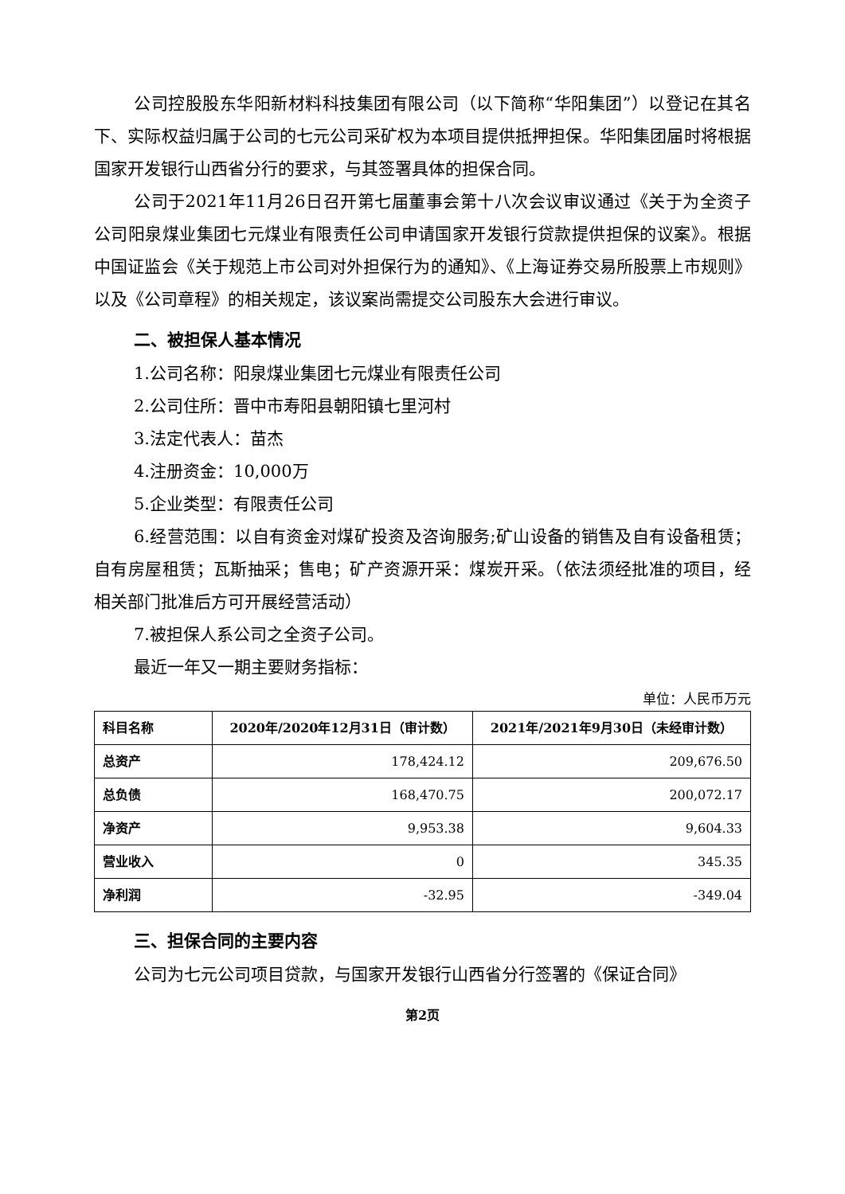公司控股股东华阳新材料科技集团有限公司（以下简称“华阳集团”）以登记在其名下、实际权益归属于公司的七元公司采矿权为本项目提供抵押担保。华阳集团届时将根据国家开发银行山西省分行的要求，与其签署具体的担保合同。
公司于2021年11月26日召开第七届董事会第十八次会议审议通过《关于为全资子公司阳泉煤业集团七元煤业有限责任公司申请国家开发银行贷款提供担保的议案》。根据中国证监会《关于规范上市公司对外担保行为的通知》、《上海证券交易所股票上市规则》以及《公司章程》的相关规定，该议案尚需提交公司股东大会进行审议。
二、被担保人基本情况
1.公司名称：阳泉煤业集团七元煤业有限责任公司
2.公司住所：晋中市寿阳县朝阳镇七里河村
3.法定代表人：苗杰
4.注册资金：10,000万
5.企业类型：有限责任公司
6.经营范围：以自有资金对煤矿投资及咨询服务;矿山设备的销售及自有设备租赁；自有房屋租赁；瓦斯抽采；售电；矿产资源开采：煤炭开采。（依法须经批准的项目，经相关部门批准后方可开展经营活动）
7.被担保人系公司之全资子公司。
最近一年又一期主要财务指标：
单位：人民币万元
| 科目名称 | 2020年/2020年12月31日（审计数） | 2021年/2021年9月30日（未经审计数） |
| --- | --- | --- |
| 总资产 | 178,424.12 | 209,676.50 |
| 总负债 | 168,470.75 | 200,072.17 |
| 净资产 | 9,953.38 | 9,604.33 |
| 营业收入 | 0 | 345.35 |
| 净利润 | -32.95 | -349.04 |
三、担保合同的主要内容
公司为七元公司项目贷款，与国家开发银行山西省分行签署的《保证合同》
第2页